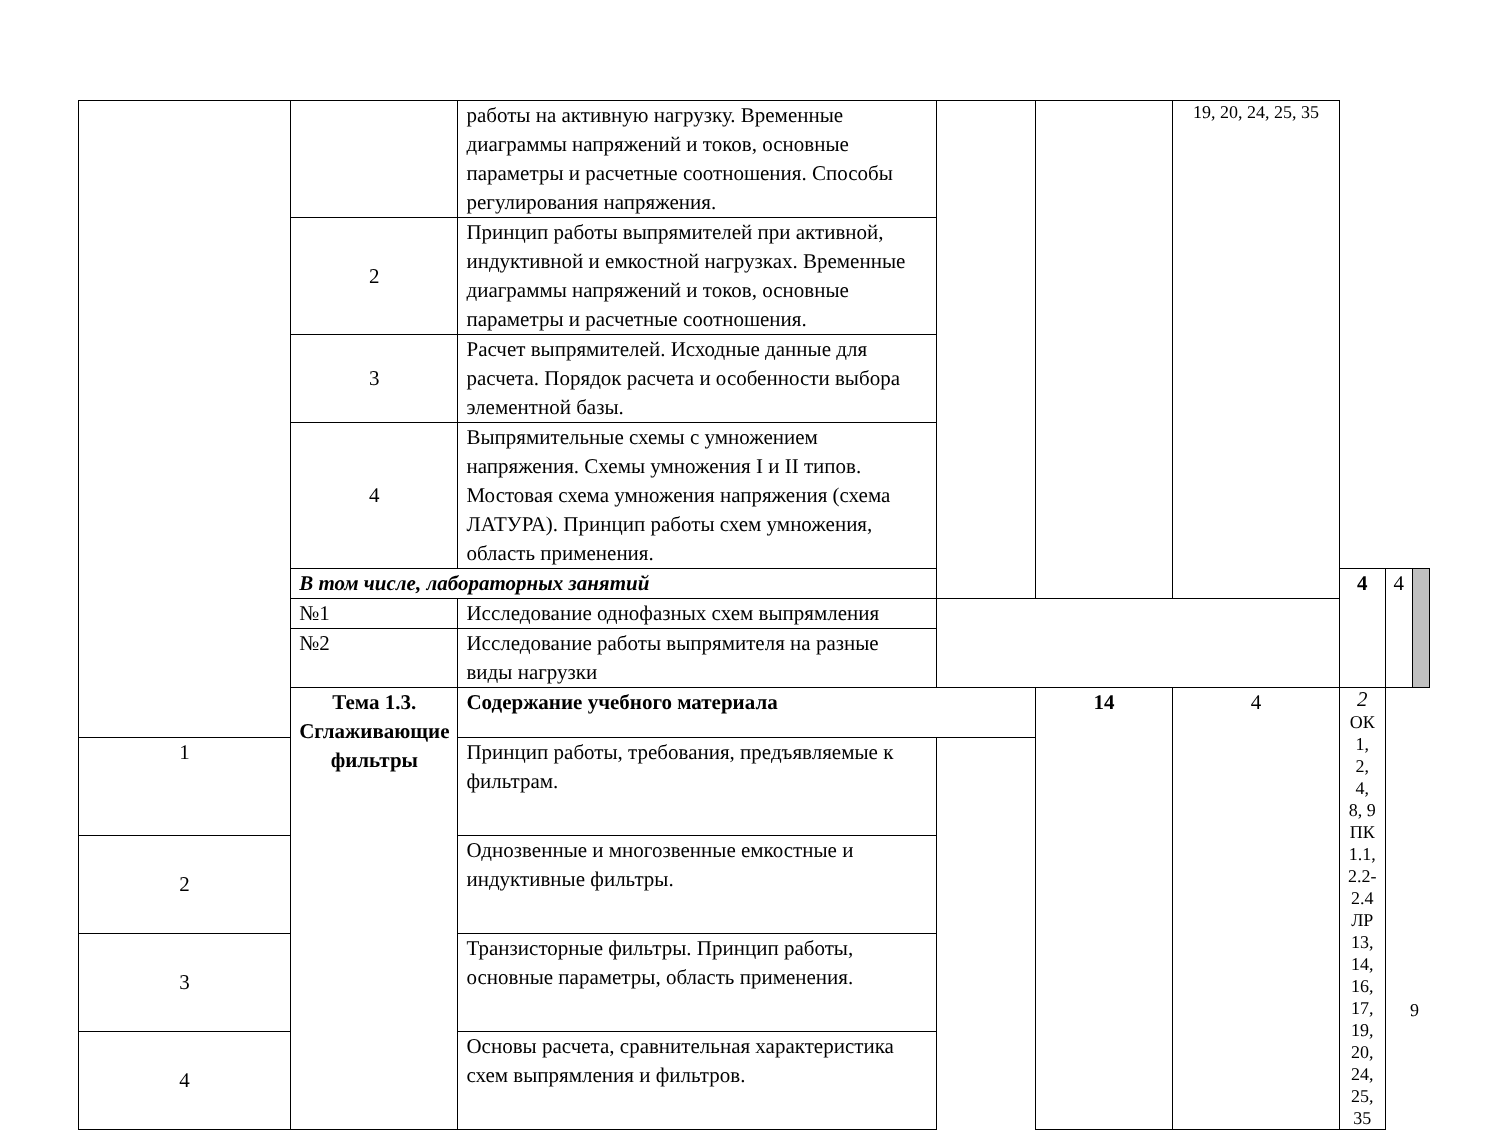| | | работы на активную нагрузку. Временные диаграммы напряжений и токов, основные параметры и расчетные соотношения. Способы регулирования напряжения. | | | 19, 20, 24, 25, 35 | | | |
| | 2 | Принцип работы выпрямителей при активной, индуктивной и емкостной нагрузках. Временные диаграммы напряжений и токов, основные параметры и расчетные соотношения. | | | | | | |
| | 3 | Расчет выпрямителей. Исходные данные для расчета. Порядок расчета и особенности выбора элементной базы. | | | | | | |
| | 4 | Выпрямительные схемы с умножением напряжения. Схемы умножения I и II типов. Мостовая схема умножения напряжения (схема ЛАТУРА). Принцип работы схем умножения, область применения. | | | | | | |
| | В том числе, лабораторных занятий | | | | | 4 | 4 | |
| | №1 | Исследование однофазных схем выпрямления | | | | | | |
| | №2 | Исследование работы выпрямителя на разные виды нагрузки | | | | | | |
| | Тема 1.3. Сглаживающие фильтры | Содержание учебного материала | | 14 | 4 | 2 ОК 1, 2, 4, 8, 9 ПК 1.1, 2.2-2.4 ЛР 13, 14, 16, 17, 19, 20, 24, 25, 35 | | |
| 1 | | Принцип работы, требования, предъявляемые к фильтрам. | | | | | | |
| 2 | | Однозвенные и многозвенные емкостные и индуктивные фильтры. | | | | | | |
| 3 | | Транзисторные фильтры. Принцип работы, основные параметры, область применения. | | | | | | |
| 4 | | Основы расчета, сравнительная характеристика схем выпрямления и фильтров. | | | | | | |
9